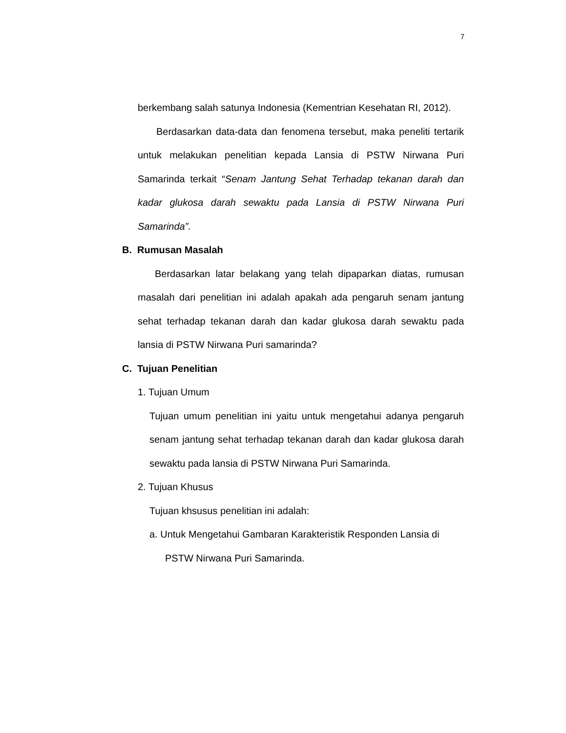7
berkembang salah satunya Indonesia (Kementrian Kesehatan RI, 2012).
Berdasarkan data-data dan fenomena tersebut, maka peneliti tertarik untuk melakukan penelitian kepada Lansia di PSTW Nirwana Puri Samarinda terkait “Senam Jantung Sehat Terhadap tekanan darah dan kadar glukosa darah sewaktu pada Lansia di PSTW Nirwana Puri Samarinda”.
B. Rumusan Masalah
Berdasarkan latar belakang yang telah dipaparkan diatas, rumusan masalah dari penelitian ini adalah apakah ada pengaruh senam jantung sehat terhadap tekanan darah dan kadar glukosa darah sewaktu pada lansia di PSTW Nirwana Puri samarinda?
C. Tujuan Penelitian
1. Tujuan Umum
Tujuan umum penelitian ini yaitu untuk mengetahui adanya pengaruh senam jantung sehat terhadap tekanan darah dan kadar glukosa darah sewaktu pada lansia di PSTW Nirwana Puri Samarinda.
2. Tujuan Khusus
Tujuan khsusus penelitian ini adalah:
a. Untuk Mengetahui Gambaran Karakteristik Responden Lansia di
PSTW Nirwana Puri Samarinda.